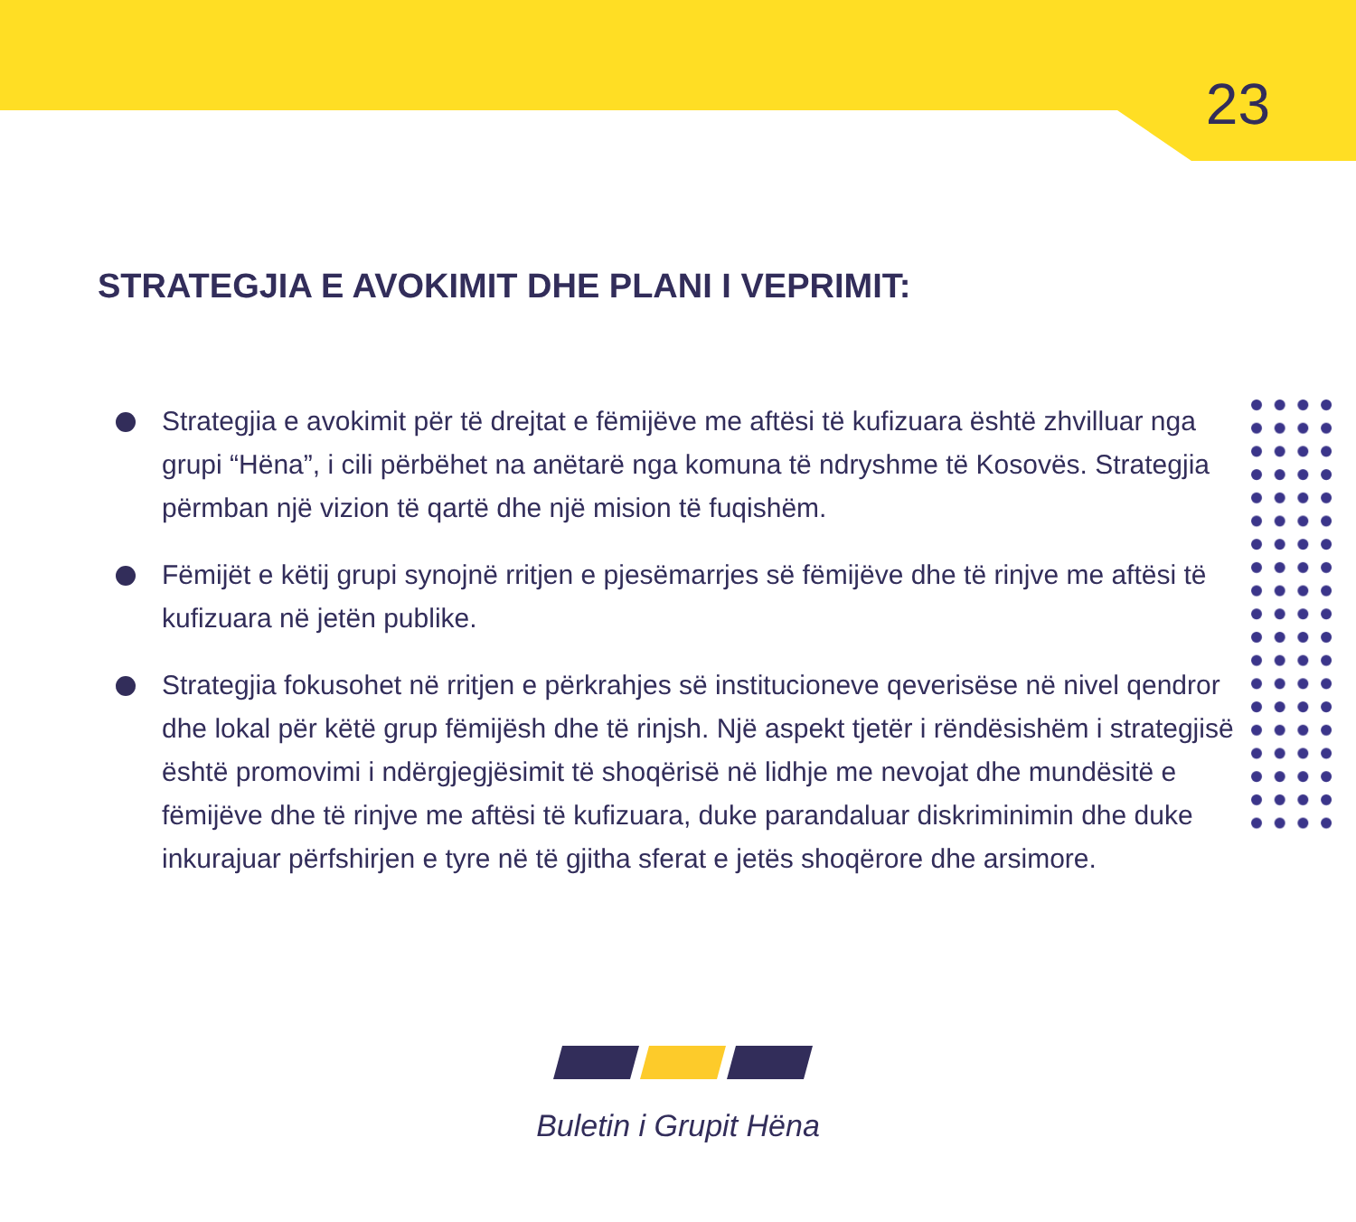23
STRATEGJIA E AVOKIMIT DHE PLANI I VEPRIMIT:
Strategjia e avokimit për të drejtat e fëmijëve me aftësi të kufizuara është zhvilluar nga grupi “Hëna”, i cili përbëhet na anëtarë nga komuna të ndryshme të Kosovës. Strategjia përmban një vizion të qartë dhe një mision të fuqishëm.
Fëmijët e këtij grupi synojnë rritjen e pjesëmarrjes së fëmijëve dhe të rinjve me aftësi të kufizuara në jetën publike.
Strategjia fokusohet në rritjen e përkrahjes së institucioneve qeverisëse në nivel qendror dhe lokal për këtë grup fëmijësh dhe të rinjsh. Një aspekt tjetër i rëndësishëm i strategjisë është promovimi i ndërgjegjësimit të shoqërisë në lidhje me nevojat dhe mundësitë e fëmijëve dhe të rinjve me aftësi të kufizuara, duke parandaluar diskriminimin dhe duke inkurajuar përfshirjen e tyre në të gjitha sferat e jetës shoqërore dhe arsimore.
Buletin i Grupit Hëna